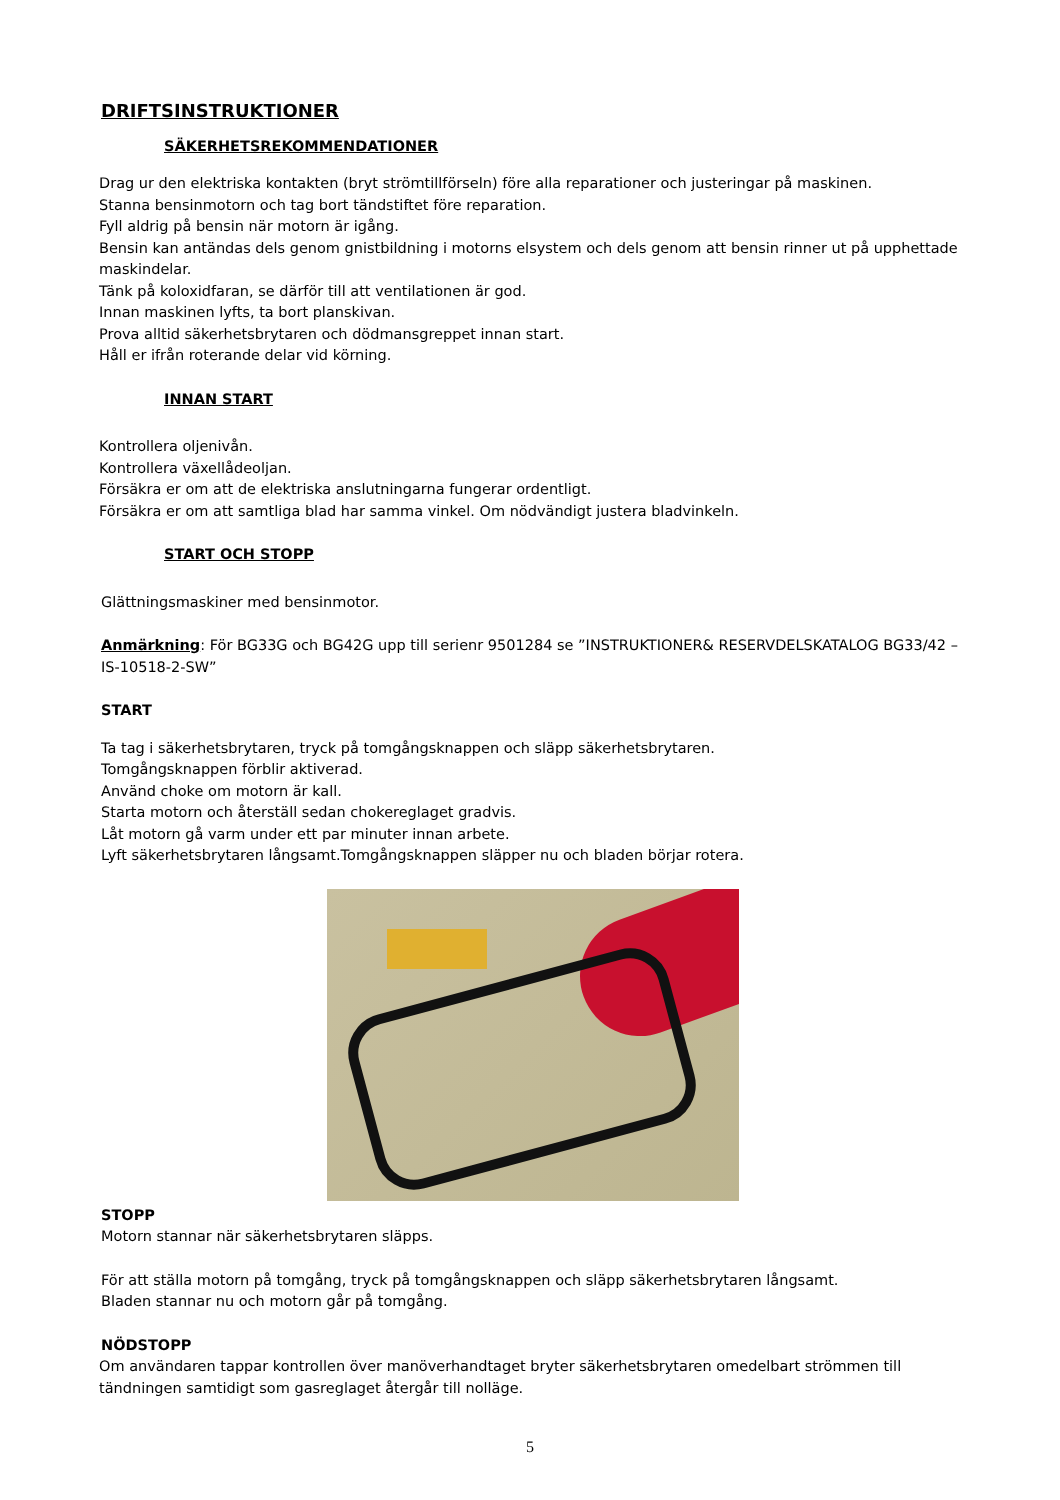DRIFTSINSTRUKTIONER
SÄKERHETSREKOMMENDATIONER
Drag ur den elektriska kontakten (bryt strömtillförseln) före alla reparationer och justeringar på maskinen.
Stanna bensinmotorn och tag bort tändstiftet före reparation.
Fyll aldrig på bensin när motorn är igång.
Bensin kan antändas dels genom gnistbildning i motorns elsystem och dels genom att bensin rinner ut på upphettade maskindelar.
Tänk på koloxidfaran, se därför till att ventilationen är god.
Innan maskinen lyfts, ta bort planskivan.
Prova alltid säkerhetsbrytaren och dödmansgreppet innan start.
Håll er ifrån roterande delar vid körning.
INNAN START
Kontrollera oljenivån.
Kontrollera växellådeoljan.
Försäkra er om att de elektriska anslutningarna fungerar ordentligt.
Försäkra er om att samtliga blad har samma vinkel. Om nödvändigt justera bladvinkeln.
START OCH STOPP
Glättningsmaskiner med bensinmotor.
Anmärkning: För BG33G och BG42G upp till serienr 9501284 se ”INSTRUKTIONER& RESERVDELSKATALOG BG33/42 –IS-10518-2-SW”
START
Ta tag i säkerhetsbrytaren, tryck på tomgångsknappen och släpp säkerhetsbrytaren.
Tomgångsknappen förblir aktiverad.
Använd choke om motorn är kall.
Starta motorn och återställ sedan chokereglaget gradvis.
Låt motorn gå varm under ett par minuter innan arbete.
Lyft säkerhetsbrytaren långsamt.Tomgångsknappen släpper nu och bladen börjar rotera.
STOPP
Motorn stannar när säkerhetsbrytaren släpps.
För att ställa motorn på tomgång, tryck på tomgångsknappen och släpp säkerhetsbrytaren långsamt.
Bladen stannar nu och motorn går på tomgång.
NÖDSTOPP
Om användaren tappar kontrollen över manöverhandtaget bryter säkerhetsbrytaren omedelbart strömmen till tändningen samtidigt som gasreglaget återgår till nolläge.
5